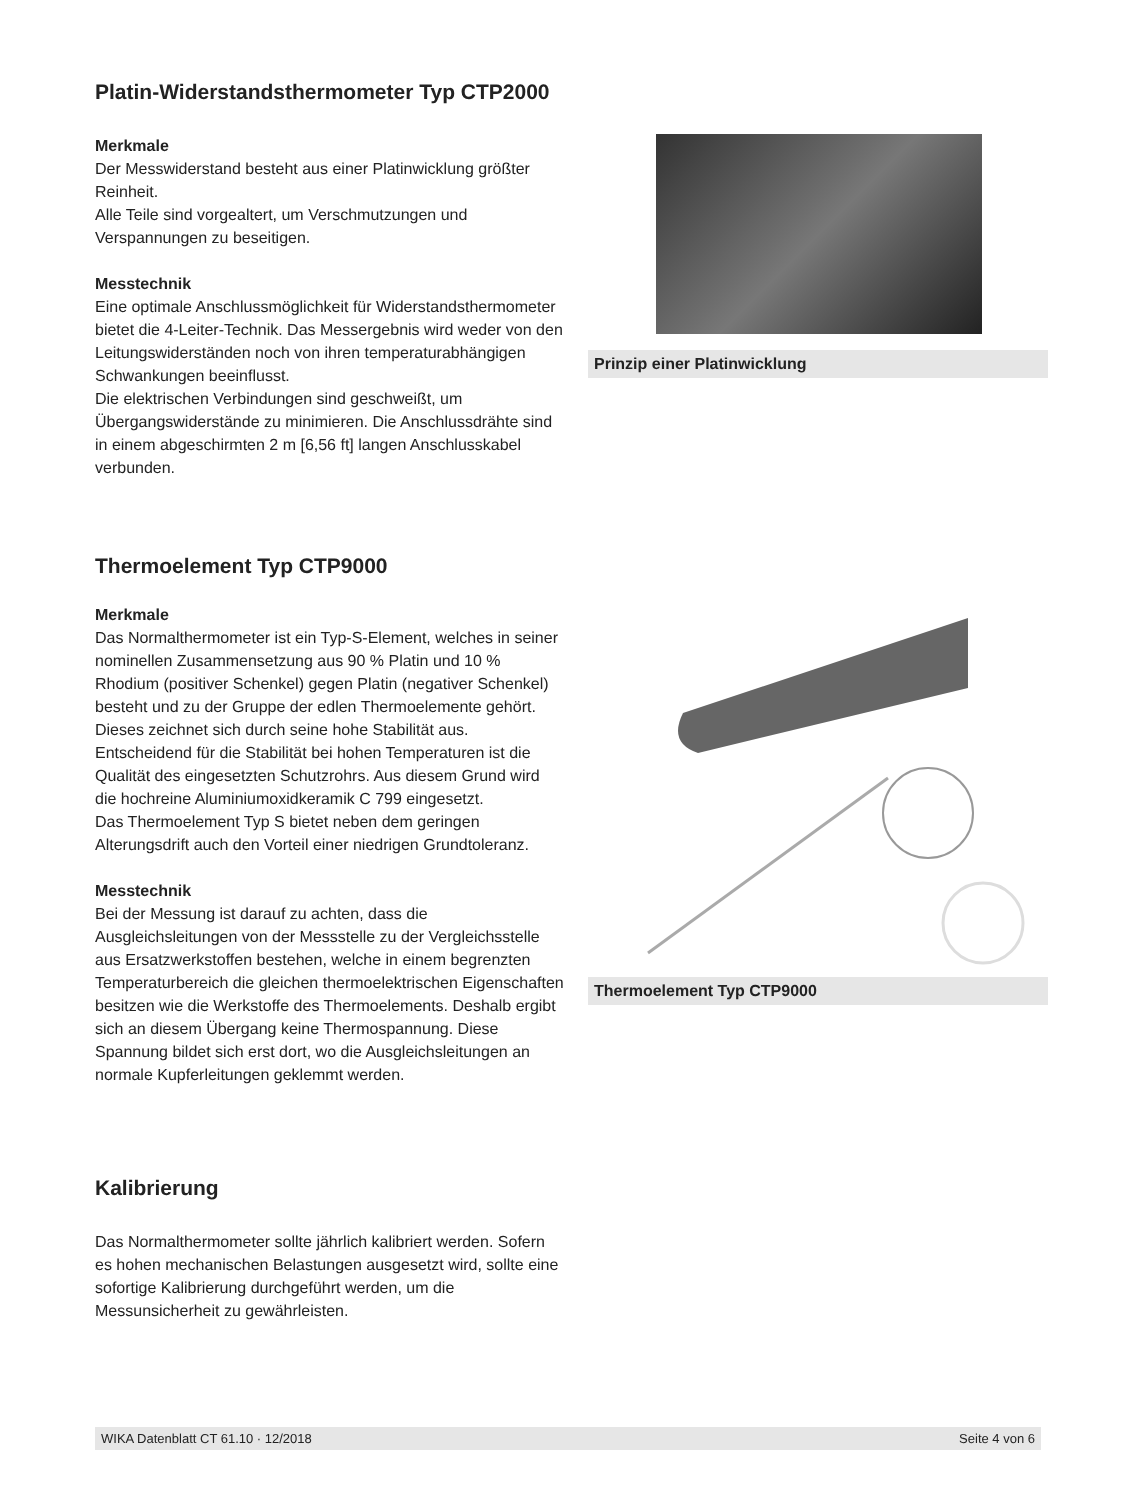Platin-Widerstandsthermometer Typ CTP2000
Merkmale
Der Messwiderstand besteht aus einer Platinwicklung größter Reinheit.
Alle Teile sind vorgealtert, um Verschmutzungen und Verspannungen zu beseitigen.
Messtechnik
Eine optimale Anschlussmöglichkeit für Widerstandsthermometer bietet die 4-Leiter-Technik. Das Messergebnis wird weder von den Leitungswiderständen noch von ihren temperaturabhängigen Schwankungen beeinflusst.
Die elektrischen Verbindungen sind geschweißt, um Übergangswiderstände zu minimieren. Die Anschlussdrähte sind in einem abgeschirmten 2 m [6,56 ft] langen Anschlusskabel verbunden.
Prinzip einer Platinwicklung
Thermoelement Typ CTP9000
Merkmale
Das Normalthermometer ist ein Typ-S-Element, welches in seiner nominellen Zusammensetzung aus 90 % Platin und 10 % Rhodium (positiver Schenkel) gegen Platin (negativer Schenkel) besteht und zu der Gruppe der edlen Thermoelemente gehört.
Dieses zeichnet sich durch seine hohe Stabilität aus. Entscheidend für die Stabilität bei hohen Temperaturen ist die Qualität des eingesetzten Schutzrohrs. Aus diesem Grund wird die hochreine Aluminiumoxidkeramik C 799 eingesetzt.
Das Thermoelement Typ S bietet neben dem geringen Alterungsdrift auch den Vorteil einer niedrigen Grundtoleranz.
Messtechnik
Bei der Messung ist darauf zu achten, dass die Ausgleichsleitungen von der Messstelle zu der Vergleichsstelle aus Ersatzwerkstoffen bestehen, welche in einem begrenzten Temperaturbereich die gleichen thermoelektrischen Eigenschaften besitzen wie die Werkstoffe des Thermoelements. Deshalb ergibt sich an diesem Übergang keine Thermospannung. Diese Spannung bildet sich erst dort, wo die Ausgleichsleitungen an normale Kupferleitungen geklemmt werden.
Thermoelement Typ CTP9000
Kalibrierung
Das Normalthermometer sollte jährlich kalibriert werden. Sofern es hohen mechanischen Belastungen ausgesetzt wird, sollte eine sofortige Kalibrierung durchgeführt werden, um die Messunsicherheit zu gewährleisten.
WIKA Datenblatt CT 61.10 · 12/2018 Seite 4 von 6